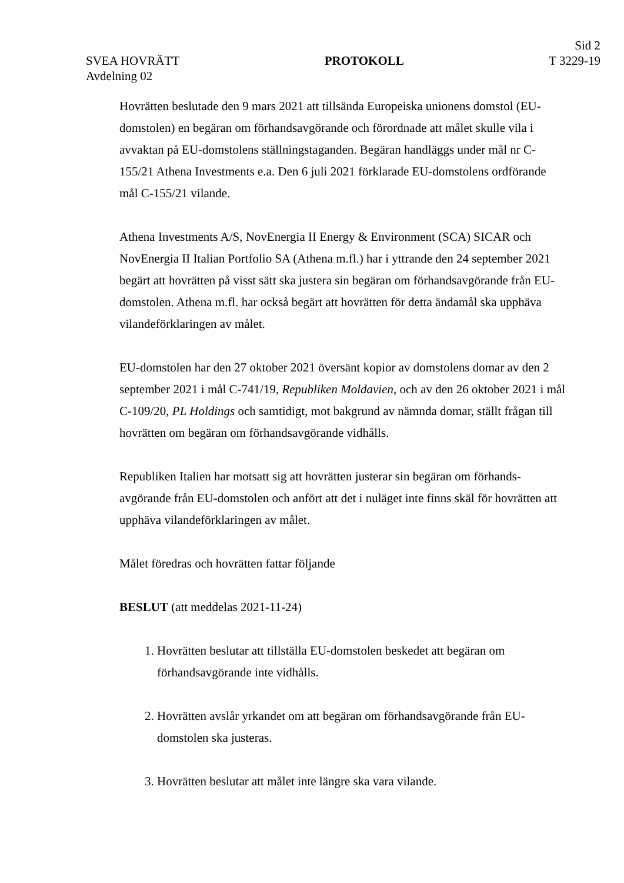SVEA HOVRÄTT
Avdelning 02
PROTOKOLL
Sid 2
T 3229-19
Hovrätten beslutade den 9 mars 2021 att tillsända Europeiska unionens domstol (EU-domstolen) en begäran om förhandsavgörande och förordnade att målet skulle vila i avvaktan på EU-domstolens ställningstaganden. Begäran handläggs under mål nr C-155/21 Athena Investments e.a. Den 6 juli 2021 förklarade EU-domstolens ordförande mål C-155/21 vilande.
Athena Investments A/S, NovEnergia II Energy & Environment (SCA) SICAR och NovEnergia II Italian Portfolio SA (Athena m.fl.) har i yttrande den 24 september 2021 begärt att hovrätten på visst sätt ska justera sin begäran om förhandsavgörande från EU-domstolen. Athena m.fl. har också begärt att hovrätten för detta ändamål ska upphäva vilandeförklaringen av målet.
EU-domstolen har den 27 oktober 2021 översänt kopior av domstolens domar av den 2 september 2021 i mål C-741/19, Republiken Moldavien, och av den 26 oktober 2021 i mål C-109/20, PL Holdings och samtidigt, mot bakgrund av nämnda domar, ställt frågan till hovrätten om begäran om förhandsavgörande vidhålls.
Republiken Italien har motsatt sig att hovrätten justerar sin begäran om förhands-avgörande från EU-domstolen och anfört att det i nuläget inte finns skäl för hovrätten att upphäva vilandeförklaringen av målet.
Målet föredras och hovrätten fattar följande
BESLUT (att meddelas 2021-11-24)
1. Hovrätten beslutar att tillställa EU-domstolen beskedet att begäran om förhandsavgörande inte vidhålls.
2. Hovrätten avslår yrkandet om att begäran om förhandsavgörande från EU-domstolen ska justeras.
3. Hovrätten beslutar att målet inte längre ska vara vilande.